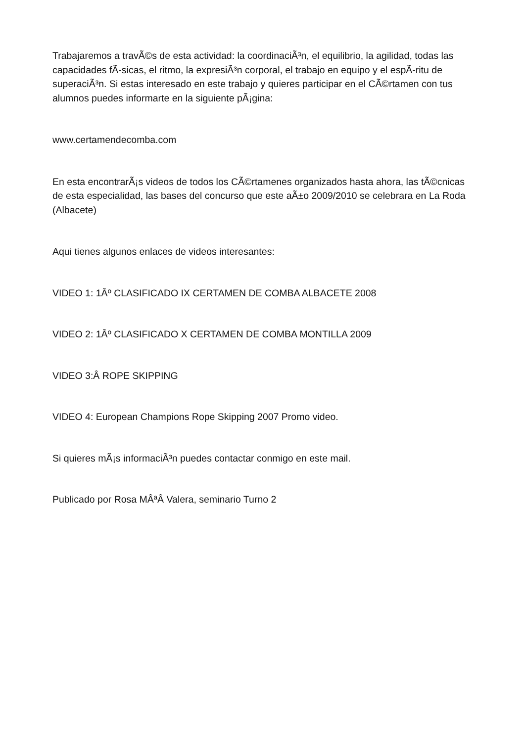Trabajaremos a travÃ©s de esta actividad: la coordinaciÃ³n, el equilibrio, la agilidad, todas las capacidades fÃ-sicas, el ritmo, la expresiÃ³n corporal, el trabajo en equipo y el espÃ-ritu de superaciÃ³n. Si estas interesado en este trabajo y quieres participar en el CÃ©rtamen con tus alumnos puedes informarte en la siguiente pÃ¡gina:
www.certamendecomba.com
En esta encontrarÃ¡s videos de todos los CÃ©rtamenes organizados hasta ahora, las tÃ©cnicas de esta especialidad, las bases del concurso que este aÃ±o 2009/2010 se celebrara en La Roda (Albacete)
Aqui tienes algunos enlaces de videos interesantes:
VIDEO 1: 1Âº CLASIFICADO IX CERTAMEN DE COMBA ALBACETE 2008
VIDEO 2: 1Âº CLASIFICADO X CERTAMEN DE COMBA MONTILLA 2009
VIDEO 3:Â ROPE SKIPPING
VIDEO 4: European Champions Rope Skipping 2007 Promo video.
Si quieres mÃ¡s informaciÃ³n puedes contactar conmigo en este mail.
Publicado por Rosa MÂªÂ Valera, seminario Turno 2